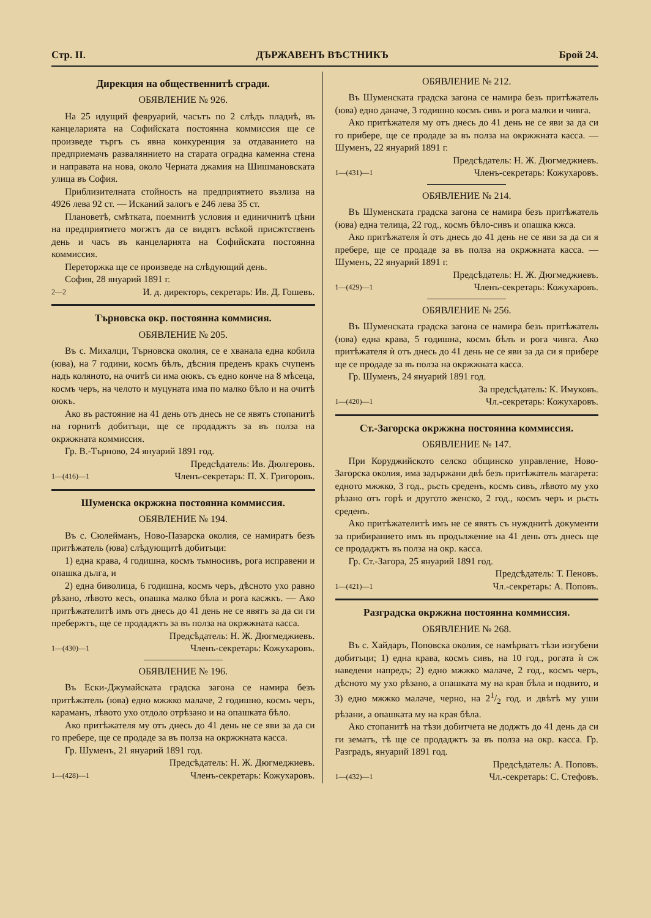Стр. II. ДЪРЖАВЕНЪ ВѢСТНИКЪ Брой 24.
Дирекция на общественнитѣ сгради.
ОБЯВЛЕНИЕ № 926.
На 25 идущий февруарий, часътъ по 2 слѣдъ пладнѣ, въ канцеларията на Софийската постоянна коммиссия ще се произведе търгъ съ явна конкуренция за отдаванието на предприемачъ разваляннието на старата оградна каменна стена и направата на нова, около Черната джамия на Шишмановската улица въ София.
Приблизителната стойность на предприятието възлиза на 4926 лева 92 ст. — Исканий залогъ е 246 лева 35 ст.
Плановетѣ, смѣтката, поемнитѣ условия и единичнитѣ цѣни на предприятието могжтъ да се видятъ всѣкой присжтственъ день и часъ въ канцеларията на Софийската постоянна коммиссия.
Переторжка ще се произведе на слѣдующий день.
София, 28 януарий 1891 г.
2—2 И. д. директоръ, секретарь: Ив. Д. Гошевъ.
Търновска окр. постоянна коммисия.
ОБЯВЛЕНИЕ № 205.
Въ с. Михалци, Търновска околия, се е хванала една кобила (юва), на 7 години, космъ бѣлъ, дѣсния преденъ кракъ счупенъ надъ коляното, на очитѣ си има оюкъ. съ едно конче на 8 мѣсеца, космъ черъ, на челото и муцуната има по малко бѣло и на очитѣ оюкъ.
Ако въ растояние на 41 день отъ днесь не се явятъ стопанитѣ на горнитѣ добитъци, ще се продаджтъ за въ полза на окржжната коммиссия.
Гр. В.-Търново, 24 януарий 1891 год.
Предсѣдатель: Ив. Дюлгеровъ.
1—(416)—1 Членъ-секретарь: П. Х. Григоровъ.
Шуменска окржжна постоянна коммиссия.
ОБЯВЛЕНИЕ № 194.
Въ с. Сюлейманъ, Ново-Пазарска околия, се намиратъ безъ притѣжатель (юва) слѣдующитѣ добитъци:
1) една крава, 4 годишна, космъ тьмносивъ, рога исправени и опашка дълга, и
2) една биволица, 6 годишна, космъ черъ, дѣсното ухо равно рѣзано, лѣвото кесъ, опашка малко бѣла и рога касжкъ. — Ако притѣжателитѣ имъ отъ днесь до 41 день не се явятъ за да си ги пребержтъ, ще се продаджтъ за въ полза на окржжната касса.
Предсѣдатель: Н. Ж. Дюгмеджиевъ.
1—(430)—1 Членъ-секретарь: Кожухаровъ.
ОБЯВЛЕНИЕ № 196.
Въ Ески-Джумайската градска загона се намира безъ притѣжатель (юва) едно мжжко малаче, 2 годишно, космъ черъ, караманъ, лѣвото ухо отдоло отрѣзано и на опашката бѣло.
Ако притѣжателя му отъ днесь до 41 день не се яви за да си го пребере, ще се продаде за въ полза на окржжната касса.
Гр. Шуменъ, 21 януарий 1891 год.
Предсѣдатель: Н. Ж. Дюгмеджиевъ.
1—(428)—1 Членъ-секретарь: Кожухаровъ.
ОБЯВЛЕНИЕ № 212.
Въ Шуменската градска загона се намира безъ притѣжатель (юва) едно даначе, 3 годишно космъ сивъ и рога малки и чивга.
Ако притѣжателя му отъ днесь до 41 день не се яви за да си го прибере, ще се продаде за въ полза на окржжната касса. — Шуменъ, 22 януарий 1891 г.
Предсѣдатель: Н. Ж. Дюгмеджиевъ.
1—(431)—1 Членъ-секретарь: Кожухаровъ.
ОБЯВЛЕНИЕ № 214.
Въ Шуменската градска загона се намира безъ притѣжатель (юва) една телица, 22 год., космъ бѣло-сивъ и опашка кжса.
Ако притѣжателя ѝ отъ днесь до 41 день не се яви за да си я пребере, ще се продаде за въ полза на окржжната касса. — Шуменъ, 22 януарий 1891 г.
Предсѣдатель: Н. Ж. Дюгмеджиевъ.
1—(429)—1 Членъ-секретарь: Кожухаровъ.
ОБЯВЛЕНИЕ № 256.
Въ Шуменската градска загона се намира безъ притѣжатель (юва) една крава, 5 годишна, космъ бѣлъ и рога чивга. Ако притѣжателя ѝ отъ днесь до 41 день не се яви за да си я прибере ще се продаде за въ полза на окржжната касса.
Гр. Шуменъ, 24 януарий 1891 год.
За предсѣдатель: К. Имуковъ.
1—(420)—1 Чл.-секретарь: Кожухаровъ.
Ст.-Загорска окржжна постоянна коммиссия.
ОБЯВЛЕНИЕ № 147.
При Коруджийското селско общинско управление, Ново-Загорска околия, има задържани двѣ безъ притѣжатель магарета: едното мжжко, 3 год., рьсть среденъ, космъ сивъ, лѣвото му ухо рѣзано отъ горѣ и другото женско, 2 год., космъ черъ и рьсть среденъ.
Ако притѣжателитѣ имъ не се явятъ съ нужднитѣ документи за прибиранието имъ въ продължение на 41 день отъ днесь ще се продаджтъ въ полза на окр. касса.
Гр. Ст.-Загора, 25 януарий 1891 год.
Предсѣдатель: Т. Пеновъ.
1—(421)—1 Чл.-секретарь: А. Поповъ.
Разградска окржжна постоянна коммиссия.
ОБЯВЛЕНИЕ № 268.
Въ с. Хайдаръ, Поповска околия, се намѣрватъ тѣзи изгубени добитъци; 1) една крава, космъ сивъ, на 10 год., рогата ѝ сж наведени напредъ; 2) едно мжжко малаче, 2 год., космъ черъ, дѣсното му ухо рѣзано, а опашката му на края бѣла и подвито, и 3) едно мжжко малаче, черно, на 21/2 год. и двѣтѣ му уши рѣзани, а опашката му на края бѣла.
Ако стопанитѣ на тѣзи добитчета не доджтъ до 41 день да си ги зематъ, тѣ ще се продаджтъ за въ полза на окр. касса. Гр. Разградъ, януарий 1891 год.
Предсѣдатель: А. Поповъ.
1—(432)—1 Чл.-секретарь: С. Стефовъ.